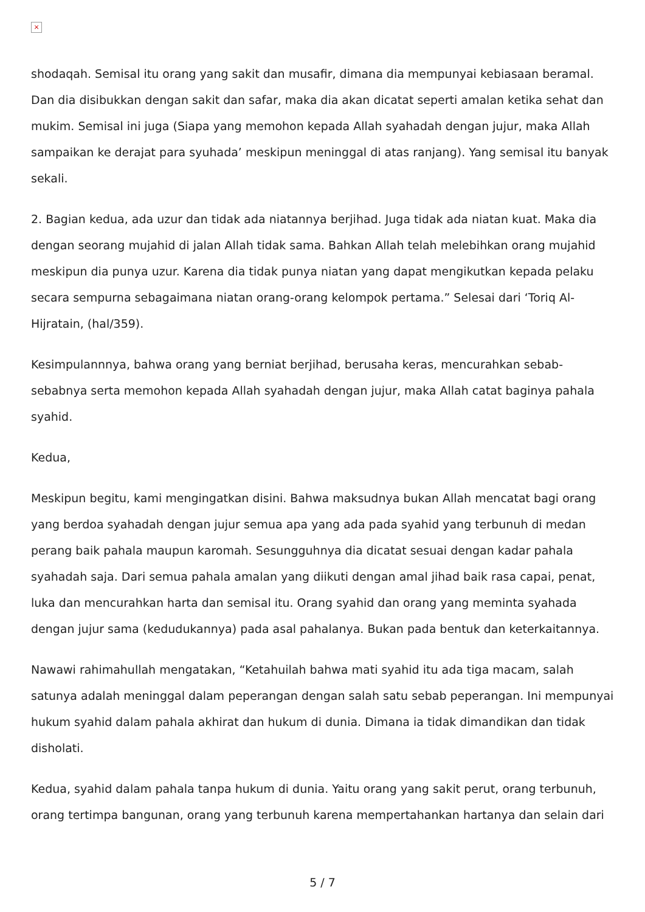×
shodaqah. Semisal itu orang yang sakit dan musafir, dimana dia mempunyai kebiasaan beramal. Dan dia disibukkan dengan sakit dan safar, maka dia akan dicatat seperti amalan ketika sehat dan mukim. Semisal ini juga (Siapa yang memohon kepada Allah syahadah dengan jujur, maka Allah sampaikan ke derajat para syuhada’ meskipun meninggal di atas ranjang). Yang semisal itu banyak sekali.
2. Bagian kedua, ada uzur dan tidak ada niatannya berjihad. Juga tidak ada niatan kuat. Maka dia dengan seorang mujahid di jalan Allah tidak sama. Bahkan Allah telah melebihkan orang mujahid meskipun dia punya uzur. Karena dia tidak punya niatan yang dapat mengikutkan kepada pelaku secara sempurna sebagaimana niatan orang-orang kelompok pertama.” Selesai dari ‘Toriq Al-Hijratain, (hal/359).
Kesimpulannnya, bahwa orang yang berniat berjihad, berusaha keras, mencurahkan sebab-sebabnya serta memohon kepada Allah syahadah dengan jujur, maka Allah catat baginya pahala syahid.
Kedua,
Meskipun begitu, kami mengingatkan disini. Bahwa maksudnya bukan Allah mencatat bagi orang yang berdoa syahadah dengan jujur semua apa yang ada pada syahid yang terbunuh di medan perang baik pahala maupun karomah. Sesungguhnya dia dicatat sesuai dengan kadar pahala syahadah saja. Dari semua pahala amalan yang diikuti dengan amal jihad baik rasa capai, penat, luka dan mencurahkan harta dan semisal itu. Orang syahid dan orang yang meminta syahada dengan jujur sama (kedudukannya) pada asal pahalanya. Bukan pada bentuk dan keterkaitannya.
Nawawi rahimahullah mengatakan, “Ketahuilah bahwa mati syahid itu ada tiga macam, salah satunya adalah meninggal dalam peperangan dengan salah satu sebab peperangan. Ini mempunyai hukum syahid dalam pahala akhirat dan hukum di dunia. Dimana ia tidak dimandikan dan tidak disholati.
Kedua, syahid dalam pahala tanpa hukum di dunia. Yaitu orang yang sakit perut, orang terbunuh, orang tertimpa bangunan, orang yang terbunuh karena mempertahankan hartanya dan selain dari
5 / 7